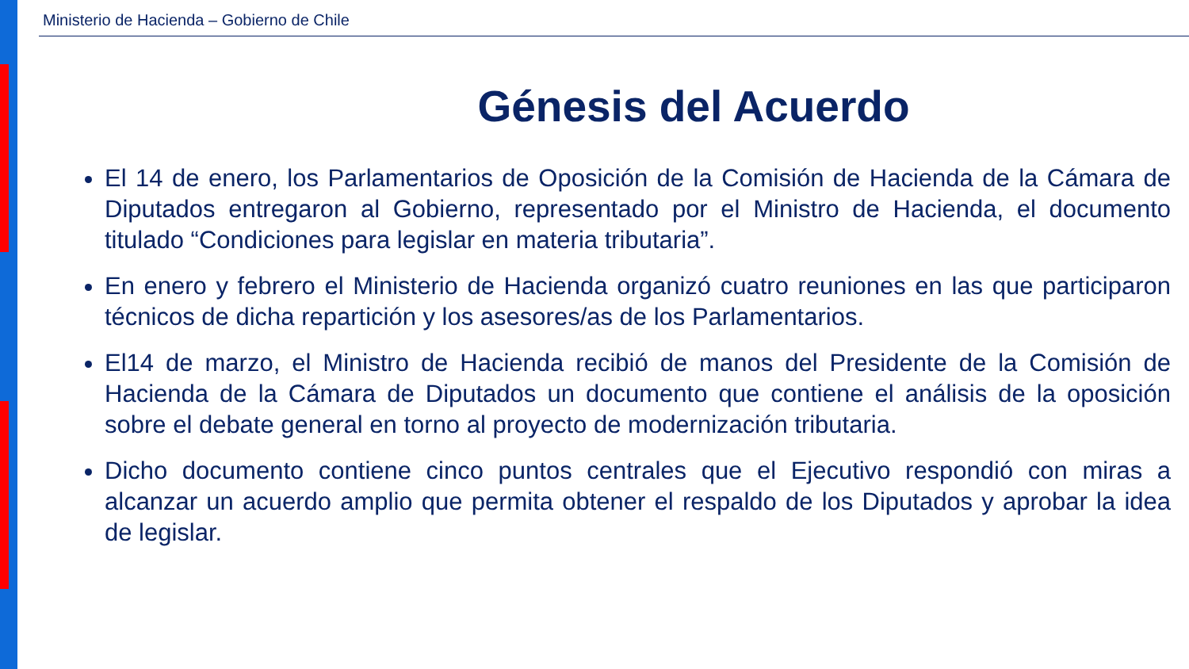Ministerio de Hacienda – Gobierno de Chile
Génesis del Acuerdo
El 14 de enero, los Parlamentarios de Oposición de la Comisión de Hacienda de la Cámara de Diputados entregaron al Gobierno, representado por el Ministro de Hacienda, el documento titulado “Condiciones para legislar en materia tributaria”.
En enero y febrero el Ministerio de Hacienda organizó cuatro reuniones en las que participaron técnicos de dicha repartición y los asesores/as de los Parlamentarios.
El14 de marzo, el Ministro de Hacienda recibió de manos del Presidente de la Comisión de Hacienda de la Cámara de Diputados un documento que contiene el análisis de la oposición sobre el debate general en torno al proyecto de modernización tributaria.
Dicho documento contiene cinco puntos centrales que el Ejecutivo respondió con miras a alcanzar un acuerdo amplio que permita obtener el respaldo de los Diputados y aprobar la idea de legislar.